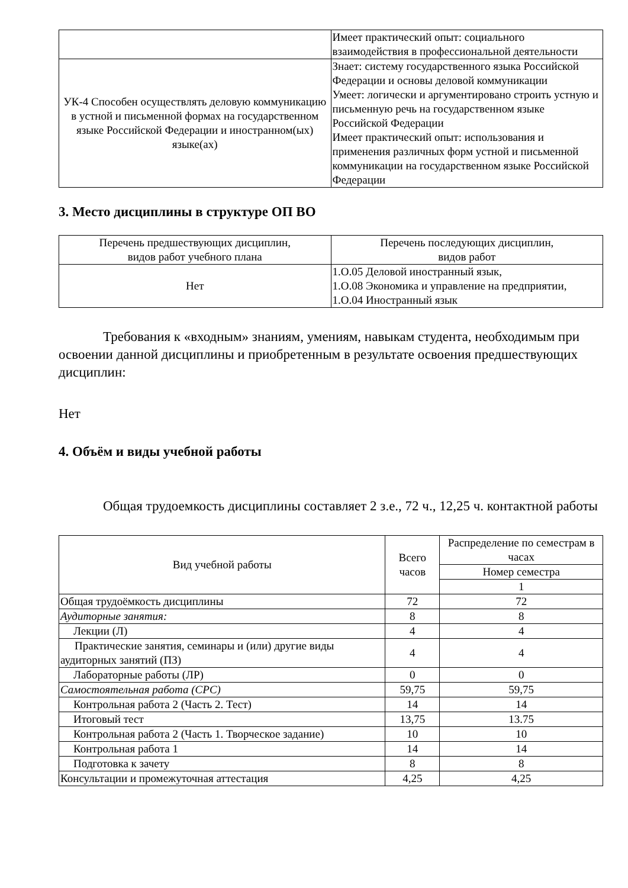| | Имеет практический опыт: социального взаимодействия в профессиональной деятельности |
| УК-4 Способен осуществлять деловую коммуникацию в устной и письменной формах на государственном языке Российской Федерации и иностранном(ых) языке(ах) | Знает: систему государственного языка Российской Федерации и основы деловой коммуникации Умеет: логически и аргументировано строить устную и письменную речь на государственном языке Российской Федерации Имеет практический опыт: использования и применения различных форм устной и письменной коммуникации на государственном языке Российской Федерации |
3. Место дисциплины в структуре ОП ВО
| Перечень предшествующих дисциплин, видов работ учебного плана | Перечень последующих дисциплин, видов работ |
| Нет | 1.О.05 Деловой иностранный язык, 1.О.08 Экономика и управление на предприятии, 1.О.04 Иностранный язык |
Требования к «входным» знаниям, умениям, навыкам студента, необходимым при освоении данной дисциплины и приобретенным в результате освоения предшествующих дисциплин:
Нет
4. Объём и виды учебной работы
Общая трудоемкость дисциплины составляет 2 з.е., 72 ч., 12,25 ч. контактной работы
| Вид учебной работы | Всего часов | Распределение по семестрам в часах |
| | | Номер семестра |
| | | 1 |
| Общая трудоёмкость дисциплины | 72 | 72 |
| Аудиторные занятия: | 8 | 8 |
| Лекции (Л) | 4 | 4 |
| Практические занятия, семинары и (или) другие виды аудиторных занятий (ПЗ) | 4 | 4 |
| Лабораторные работы (ЛР) | 0 | 0 |
| Самостоятельная работа (СРС) | 59,75 | 59,75 |
| Контрольная работа 2 (Часть 2. Тест) | 14 | 14 |
| Итоговый тест | 13,75 | 13.75 |
| Контрольная работа 2 (Часть 1. Творческое задание) | 10 | 10 |
| Контрольная работа 1 | 14 | 14 |
| Подготовка к зачету | 8 | 8 |
| Консультации и промежуточная аттестация | 4,25 | 4,25 |